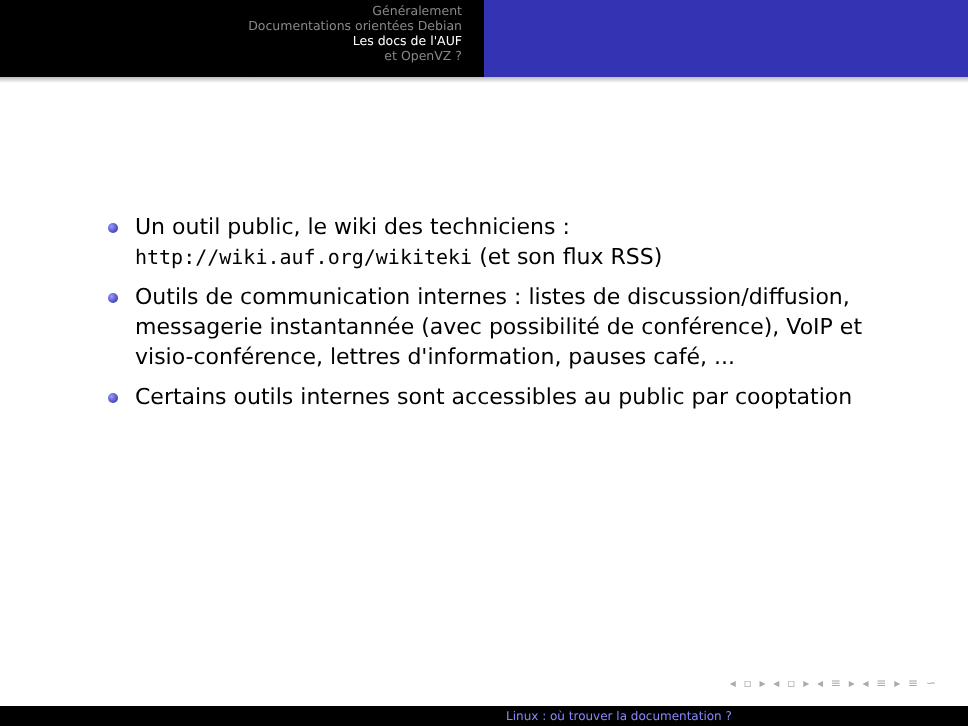Généralement
Documentations orientées Debian
Les docs de l'AUF
et OpenVZ ?
Un outil public, le wiki des techniciens : http://wiki.auf.org/wikiteki (et son flux RSS)
Outils de communication internes : listes de discussion/diffusion, messagerie instantannée (avec possibilité de conférence), VoIP et visio-conférence, lettres d'information, pauses café, ...
Certains outils internes sont accessibles au public par cooptation
◂ ▫ ▸ ◂ ▫ ▸ ◂ ≡ ▸ ◂ ≡ ▸ ≡ ∽
Linux : où trouver la documentation ?